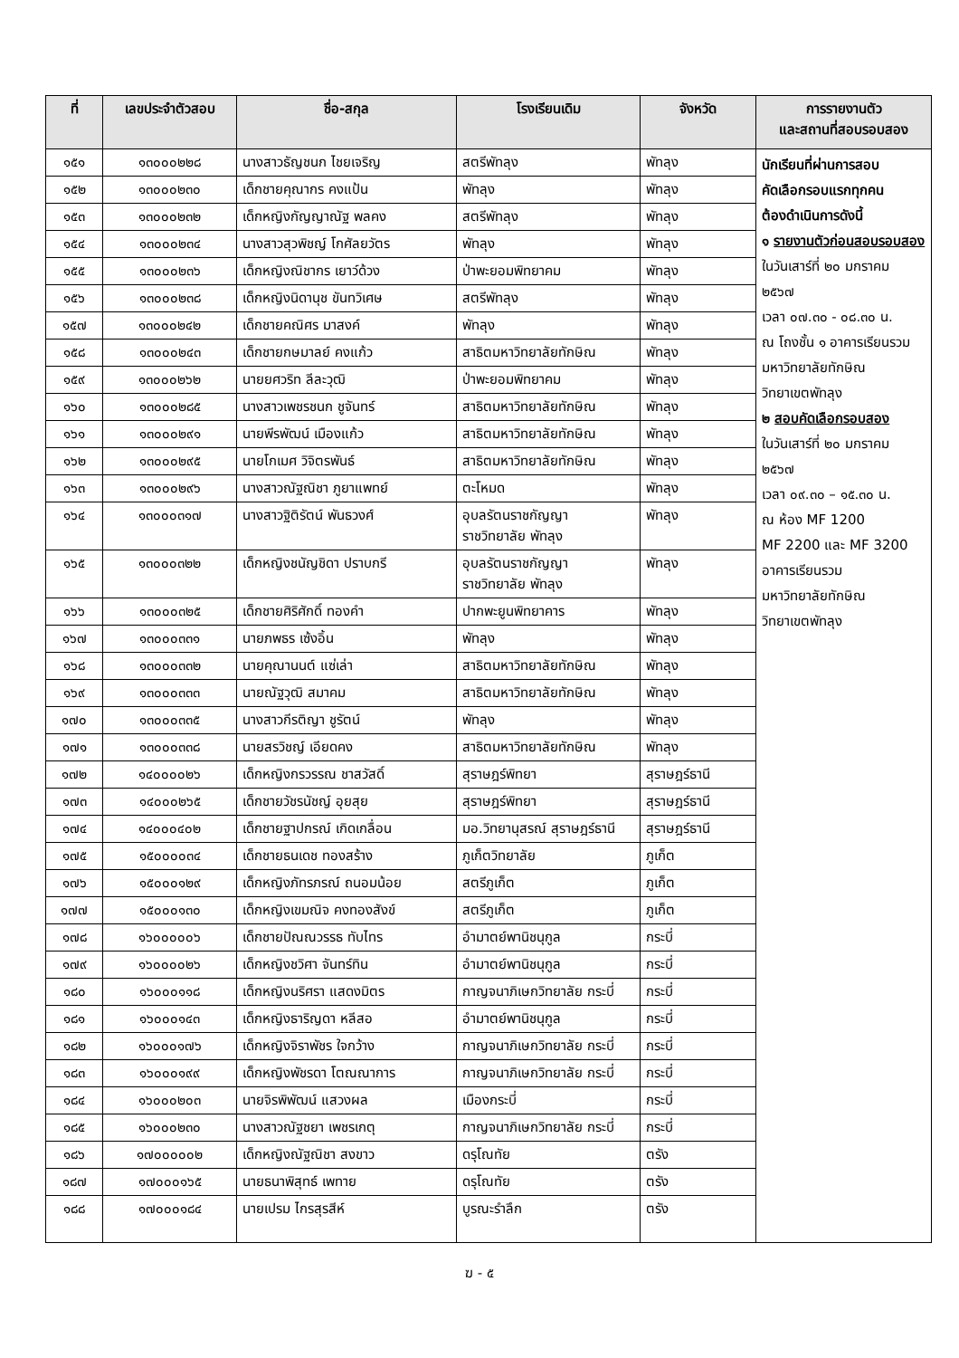| ที่ | เลขประจำตัวสอบ | ชื่อ-สกุล | โรงเรียนเดิม | จังหวัด | การรายงานตัว และสถานที่สอบรอบสอง |
| --- | --- | --- | --- | --- | --- |
| ๑๕๑ | ๑๓๐๐๐๒๒๘ | นางสาวธัญชนก ไชยเจริญ | สตรีพัทลุง | พัทลุง | นักเรียนที่ผ่านการสอบ คัดเลือกรอบแรกทุกคน ต้องดำเนินการดังนี้ ๑ รายงานตัวก่อนสอบรอบสอง ในวันเสาร์ที่ ๒๐ มกราคม ๒๕๖๗ เวลา ๐๗.๓๐ - ๐๘.๓๐ น. ณ โถงชั้น ๑ อาคารเรียนรวม มหาวิทยาลัยทักษิณ วิทยาเขตพัทลุง ๒ สอบคัดเลือกรอบสอง ในวันเสาร์ที่ ๒๐ มกราคม ๒๕๖๗ เวลา ๐๙.๓๐ – ๑๕.๓๐ น. ณ ห้อง MF 1200 MF 2200 และ MF 3200 อาคารเรียนรวม มหาวิทยาลัยทักษิณ วิทยาเขตพัทลุง |
| ๑๕๒ | ๑๓๐๐๐๒๓๐ | เด็กชายคุณากร คงแป้น | พัทลุง | พัทลุง | |
| ๑๕๓ | ๑๓๐๐๐๒๓๒ | เด็กหญิงกัญญาณัฐ พลคง | สตรีพัทลุง | พัทลุง | |
| ๑๕๔ | ๑๓๐๐๐๒๓๔ | นางสาวสุวพิชญ์ โกศัลยวัตร | พัทลุง | พัทลุง | |
| ๑๕๕ | ๑๓๐๐๐๒๓๖ | เด็กหญิงณิชากร เยาว์ด้วง | ป่าพะยอมพิทยาคม | พัทลุง | |
| ๑๕๖ | ๑๓๐๐๐๒๓๘ | เด็กหญิงนิดานุช ขันทวิเศษ | สตรีพัทลุง | พัทลุง | |
| ๑๕๗ | ๑๓๐๐๐๒๔๒ | เด็กชายคณิศร มาสงค์ | พัทลุง | พัทลุง | |
| ๑๕๘ | ๑๓๐๐๐๒๔๓ | เด็กชายกษมาลย์ คงแก้ว | สาธิตมหาวิทยาลัยทักษิณ | พัทลุง | |
| ๑๕๙ | ๑๓๐๐๐๒๖๒ | นายยศวริท ลีละวุฒิ | ป่าพะยอมพิทยาคม | พัทลุง | |
| ๑๖๐ | ๑๓๐๐๐๒๘๕ | นางสาวเพชรชนก ชูจันทร์ | สาธิตมหาวิทยาลัยทักษิณ | พัทลุง | |
| ๑๖๑ | ๑๓๐๐๐๒๙๑ | นายพีรพัฒน์ เมืองแก้ว | สาธิตมหาวิทยาลัยทักษิณ | พัทลุง | |
| ๑๖๒ | ๑๓๐๐๐๒๙๕ | นายโกเมศ วิจิตรพันธ์ | สาธิตมหาวิทยาลัยทักษิณ | พัทลุง | |
| ๑๖๓ | ๑๓๐๐๐๒๙๖ | นางสาวณัฐณิชา ภูยาแพทย์ | ตะโหมด | พัทลุง | |
| ๑๖๔ | ๑๓๐๐๐๓๑๗ | นางสาวฐิติรัตน์ พันธวงศ์ | อุบลรัตนราชกัญญา ราชวิทยาลัย พัทลุง | พัทลุง | |
| ๑๖๕ | ๑๓๐๐๐๓๒๒ | เด็กหญิงชนัญชิดา ปราบกรี | อุบลรัตนราชกัญญา ราชวิทยาลัย พัทลุง | พัทลุง | |
| ๑๖๖ | ๑๓๐๐๐๓๒๕ | เด็กชายศิริศักดิ์ ทองคำ | ปากพะยูนพิทยาคาร | พัทลุง | |
| ๑๖๗ | ๑๓๐๐๐๓๓๑ | นายภพธร เซ้งอิ้น | พัทลุง | พัทลุง | |
| ๑๖๘ | ๑๓๐๐๐๓๓๒ | นายคุณานนต์ แซ่เล่า | สาธิตมหาวิทยาลัยทักษิณ | พัทลุง | |
| ๑๖๙ | ๑๓๐๐๐๓๓๓ | นายณัฐวุฒิ สมาคม | สาธิตมหาวิทยาลัยทักษิณ | พัทลุง | |
| ๑๗๐ | ๑๓๐๐๐๓๓๕ | นางสาวกีรติญา ชูรัตน์ | พัทลุง | พัทลุง | |
| ๑๗๑ | ๑๓๐๐๐๓๓๘ | นายสรวิชญ์ เอียดคง | สาธิตมหาวิทยาลัยทักษิณ | พัทลุง | |
| ๑๗๒ | ๑๔๐๐๐๐๒๖ | เด็กหญิงกรวรรณ ชาสวัสดิ์ | สุราษฎร์พิทยา | สุราษฎร์ธานี | |
| ๑๗๓ | ๑๔๐๐๐๒๖๕ | เด็กชายวัชรนัชญ์ อุยสุย | สุราษฎร์พิทยา | สุราษฎร์ธานี | |
| ๑๗๔ | ๑๔๐๐๐๔๐๒ | เด็กชายฐาปกรณ์ เกิดเกลื่อน | มอ.วิทยานุสรณ์ สุราษฎร์ธานี | สุราษฎร์ธานี | |
| ๑๗๕ | ๑๕๐๐๐๐๓๔ | เด็กชายธนเดช ทองสร้าง | ภูเก็ตวิทยาลัย | ภูเก็ต | |
| ๑๗๖ | ๑๕๐๐๐๑๒๙ | เด็กหญิงภัทรภรณ์ ถนอมน้อย | สตรีภูเก็ต | ภูเก็ต | |
| ๑๗๗ | ๑๕๐๐๐๑๓๐ | เด็กหญิงเขมณิจ คงทองสังข์ | สตรีภูเก็ต | ภูเก็ต | |
| ๑๗๘ | ๑๖๐๐๐๐๐๖ | เด็กชายปัณณวรรธ ทับไทร | อำมาตย์พานิชนุกูล | กระบี่ | |
| ๑๗๙ | ๑๖๐๐๐๐๒๖ | เด็กหญิงชวิศา จันทร์ทิน | อำมาตย์พานิชนุกูล | กระบี่ | |
| ๑๘๐ | ๑๖๐๐๐๑๑๘ | เด็กหญิงนริศรา แสดงมิตร | กาญจนาภิเษกวิทยาลัย กระบี่ | กระบี่ | |
| ๑๘๑ | ๑๖๐๐๐๑๔๓ | เด็กหญิงธาริญดา หลีสอ | อำมาตย์พานิชนุกูล | กระบี่ | |
| ๑๘๒ | ๑๖๐๐๐๑๗๖ | เด็กหญิงจิราพัชร ใจกว้าง | กาญจนาภิเษกวิทยาลัย กระบี่ | กระบี่ | |
| ๑๘๓ | ๑๖๐๐๐๑๙๙ | เด็กหญิงพัชรดา โตณณาการ | กาญจนาภิเษกวิทยาลัย กระบี่ | กระบี่ | |
| ๑๘๔ | ๑๖๐๐๐๒๐๓ | นายจิรพิพัฒน์ แสวงผล | เมืองกระบี่ | กระบี่ | |
| ๑๘๕ | ๑๖๐๐๐๒๓๐ | นางสาวณัฐชยา เพชรเกตุ | กาญจนาภิเษกวิทยาลัย กระบี่ | กระบี่ | |
| ๑๘๖ | ๑๗๐๐๐๐๐๒ | เด็กหญิงณัฐณิชา สงขาว | ดรุโณทัย | ตรัง | |
| ๑๘๗ | ๑๗๐๐๐๑๖๕ | นายธนาพิสุทธ์ เพทาย | ดรุโณทัย | ตรัง | |
| ๑๘๘ | ๑๗๐๐๐๑๘๔ | นายเปรม ไกรสุรสีห์ | บูรณะรำลึก | ตรัง | |
ฆ - ๕